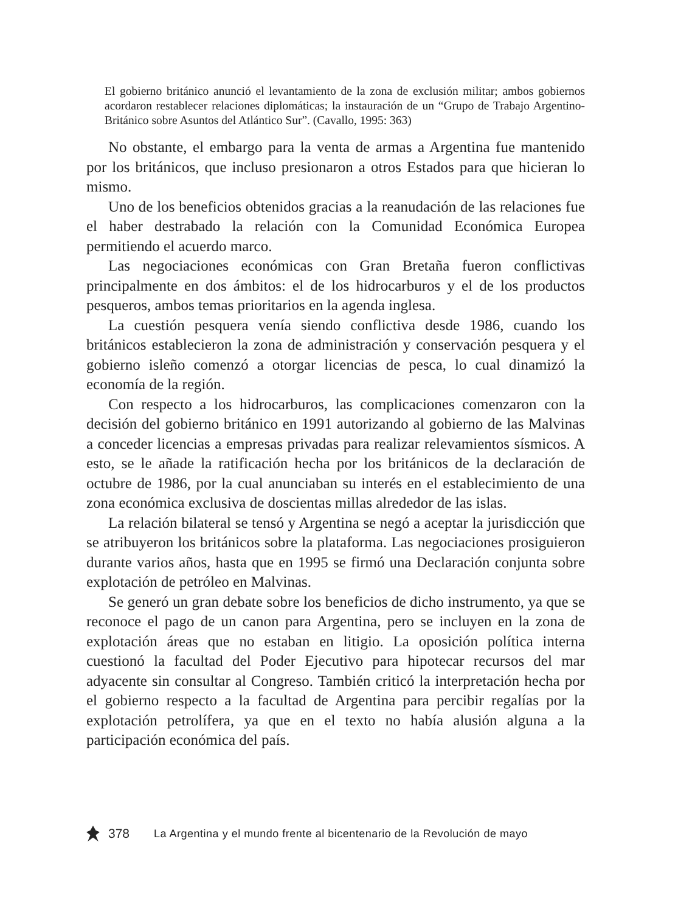El gobierno británico anunció el levantamiento de la zona de exclusión militar; ambos gobiernos acordaron restablecer relaciones diplomáticas; la instauración de un “Grupo de Trabajo Argentino-Británico sobre Asuntos del Atlántico Sur”. (Cavallo, 1995: 363)
No obstante, el embargo para la venta de armas a Argentina fue mantenido por los británicos, que incluso presionaron a otros Estados para que hicieran lo mismo.
Uno de los beneficios obtenidos gracias a la reanudación de las relaciones fue el haber destrabado la relación con la Comunidad Económica Europea permitiendo el acuerdo marco.
Las negociaciones económicas con Gran Bretaña fueron conflictivas principalmente en dos ámbitos: el de los hidrocarburos y el de los productos pesqueros, ambos temas prioritarios en la agenda inglesa.
La cuestión pesquera venía siendo conflictiva desde 1986, cuando los británicos establecieron la zona de administración y conservación pesquera y el gobierno isleño comenzó a otorgar licencias de pesca, lo cual dinamizó la economía de la región.
Con respecto a los hidrocarburos, las complicaciones comenzaron con la decisión del gobierno británico en 1991 autorizando al gobierno de las Malvinas a conceder licencias a empresas privadas para realizar relevamientos sísmicos. A esto, se le añade la ratificación hecha por los británicos de la declaración de octubre de 1986, por la cual anunciaban su interés en el establecimiento de una zona económica exclusiva de doscientas millas alrededor de las islas.
La relación bilateral se tensó y Argentina se negó a aceptar la jurisdicción que se atribuyeron los británicos sobre la plataforma. Las negociaciones prosiguieron durante varios años, hasta que en 1995 se firmó una Declaración conjunta sobre explotación de petróleo en Malvinas.
Se generó un gran debate sobre los beneficios de dicho instrumento, ya que se reconoce el pago de un canon para Argentina, pero se incluyen en la zona de explotación áreas que no estaban en litigio. La oposición política interna cuestionó la facultad del Poder Ejecutivo para hipotecar recursos del mar adyacente sin consultar al Congreso. También criticó la interpretación hecha por el gobierno respecto a la facultad de Argentina para percibir regalías por la explotación petrolífera, ya que en el texto no había alusión alguna a la participación económica del país.
378 La Argentina y el mundo frente al bicentenario de la Revolución de mayo